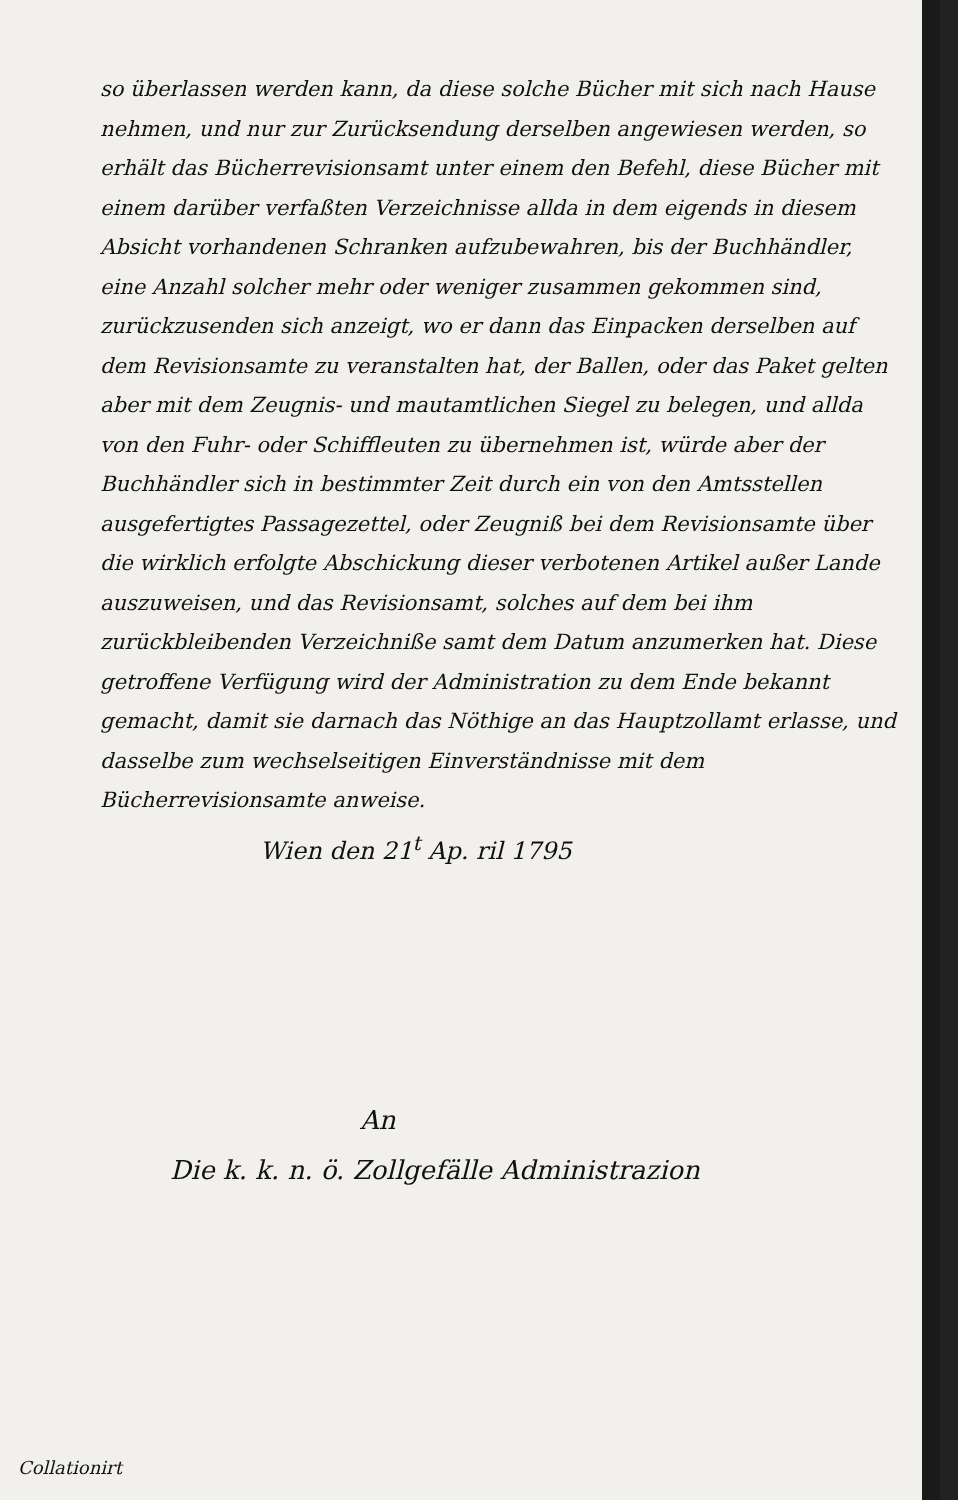so überlassen werden kann, da diese solche Bücher mit sich nach Hause nehmen, und nur zur Zurücksendung derselben angewiesen werden, so erhält das Bücherrevisionsamt unter einem den Befehl, diese Bücher mit einem darüber verfaßten Verzeichnisse allda in dem eigends in diesem Absicht vorhandenen Schranken aufzubewahren, bis der Buchhändler, eine Anzahl solcher mehr oder weniger zusammen gekommen sind, zurückzusenden sich anzeigt, wo er dann das Einpacken derselben auf dem Revisionsamte zu veranstalten hat, der Ballen, oder das Paket gelten aber mit dem Zeugnis- und mautamtlichen Siegel zu belegen, und allda von den Fuhr- oder Schiffleuten zu übernehmen ist, würde aber der Buchhändler sich in bestimmter Zeit durch ein von den Amtsstellen ausgefertigtes Passagezettel, oder Zeugniß bei dem Revisionsamte über die wirklich erfolgte Abschickung dieser verbotenen Artikel außer Lande auszuweisen, und das Revisionsamt, solches auf dem bei ihm zurückbleibenden Verzeichniße samt dem Datum anzumerken hat. Diese getroffene Verfügung wird der Administration zu dem Ende bekannt gemacht, damit sie darnach das Nöthige an das Hauptzollamt erlasse, und dasselbe zum wechselseitigen Einverständnisse mit dem Bücherrevisionsamte anweise.
Wien den 21<sup>t</sup> Ap. ril 1795
An
Die k. k. n. ö. Zollgefälle Administrazion
Collationirt